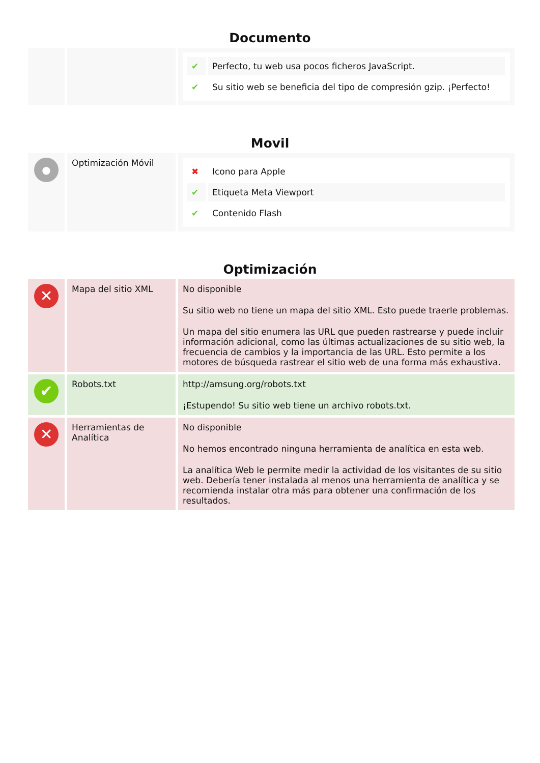Documento
| | | / ✔ / Perfecto, tu web usa pocos ficheros JavaScript. / / ✔ / Su sitio web se beneficia del tipo de compresión gzip. ¡Perfecto! / |
Movil
| ● | Optimización Móvil | / ✖ / Icono para Apple / / ✔ / Etiqueta Meta Viewport / / ✔ / Contenido Flash / |
Optimización
| ✕ | Mapa del sitio XML | No disponible Su sitio web no tiene un mapa del sitio XML. Esto puede traerle problemas. Un mapa del sitio enumera las URL que pueden rastrearse y puede incluir información adicional, como las últimas actualizaciones de su sitio web, la frecuencia de cambios y la importancia de las URL. Esto permite a los motores de búsqueda rastrear el sitio web de una forma más exhaustiva. |
| ✔ | Robots.txt | http://amsung.org/robots.txt ¡Estupendo! Su sitio web tiene un archivo robots.txt. |
| ✕ | Herramientas de Analítica | No disponible No hemos encontrado ninguna herramienta de analítica en esta web. La analítica Web le permite medir la actividad de los visitantes de su sitio web. Debería tener instalada al menos una herramienta de analítica y se recomienda instalar otra más para obtener una confirmación de los resultados. |